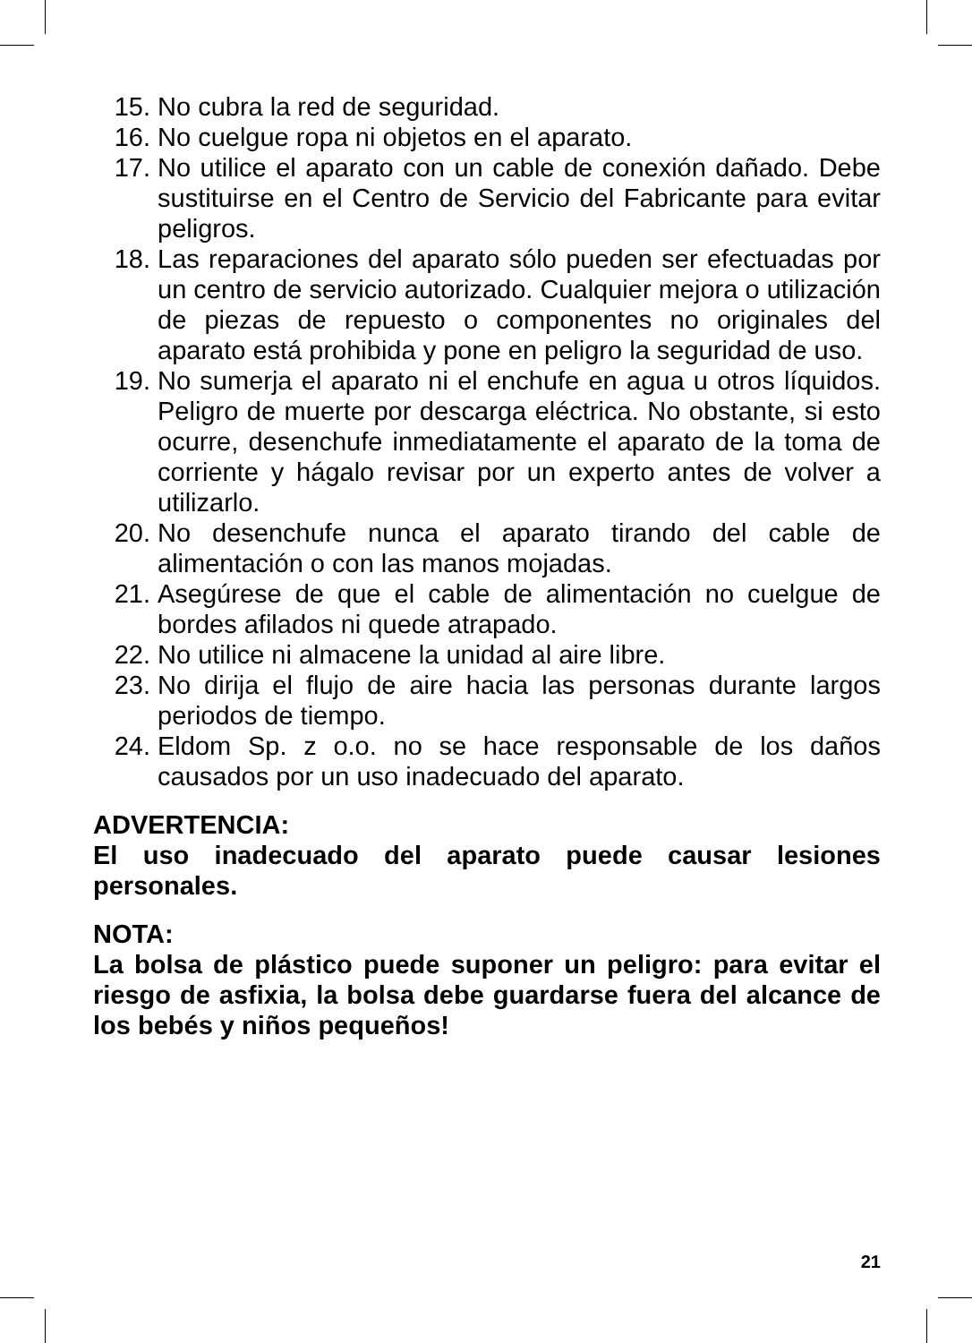15. No cubra la red de seguridad.
16. No cuelgue ropa ni objetos en el aparato.
17. No utilice el aparato con un cable de conexión dañado. Debe sustituirse en el Centro de Servicio del Fabricante para evitar peligros.
18. Las reparaciones del aparato sólo pueden ser efectuadas por un centro de servicio autorizado. Cualquier mejora o utilización de piezas de repuesto o componentes no originales del aparato está prohibida y pone en peligro la seguridad de uso.
19. No sumerja el aparato ni el enchufe en agua u otros líquidos. Peligro de muerte por descarga eléctrica. No obstante, si esto ocurre, desenchufe inmediatamente el aparato de la toma de corriente y hágalo revisar por un experto antes de volver a utilizarlo.
20. No desenchufe nunca el aparato tirando del cable de alimentación o con las manos mojadas.
21. Asegúrese de que el cable de alimentación no cuelgue de bordes afilados ni quede atrapado.
22. No utilice ni almacene la unidad al aire libre.
23. No dirija el flujo de aire hacia las personas durante largos periodos de tiempo.
24. Eldom Sp. z o.o. no se hace responsable de los daños causados por un uso inadecuado del aparato.
ADVERTENCIA:
El uso inadecuado del aparato puede causar lesiones personales.
NOTA:
La bolsa de plástico puede suponer un peligro: para evitar el riesgo de asfixia, la bolsa debe guardarse fuera del alcance de los bebés y niños pequeños!
21